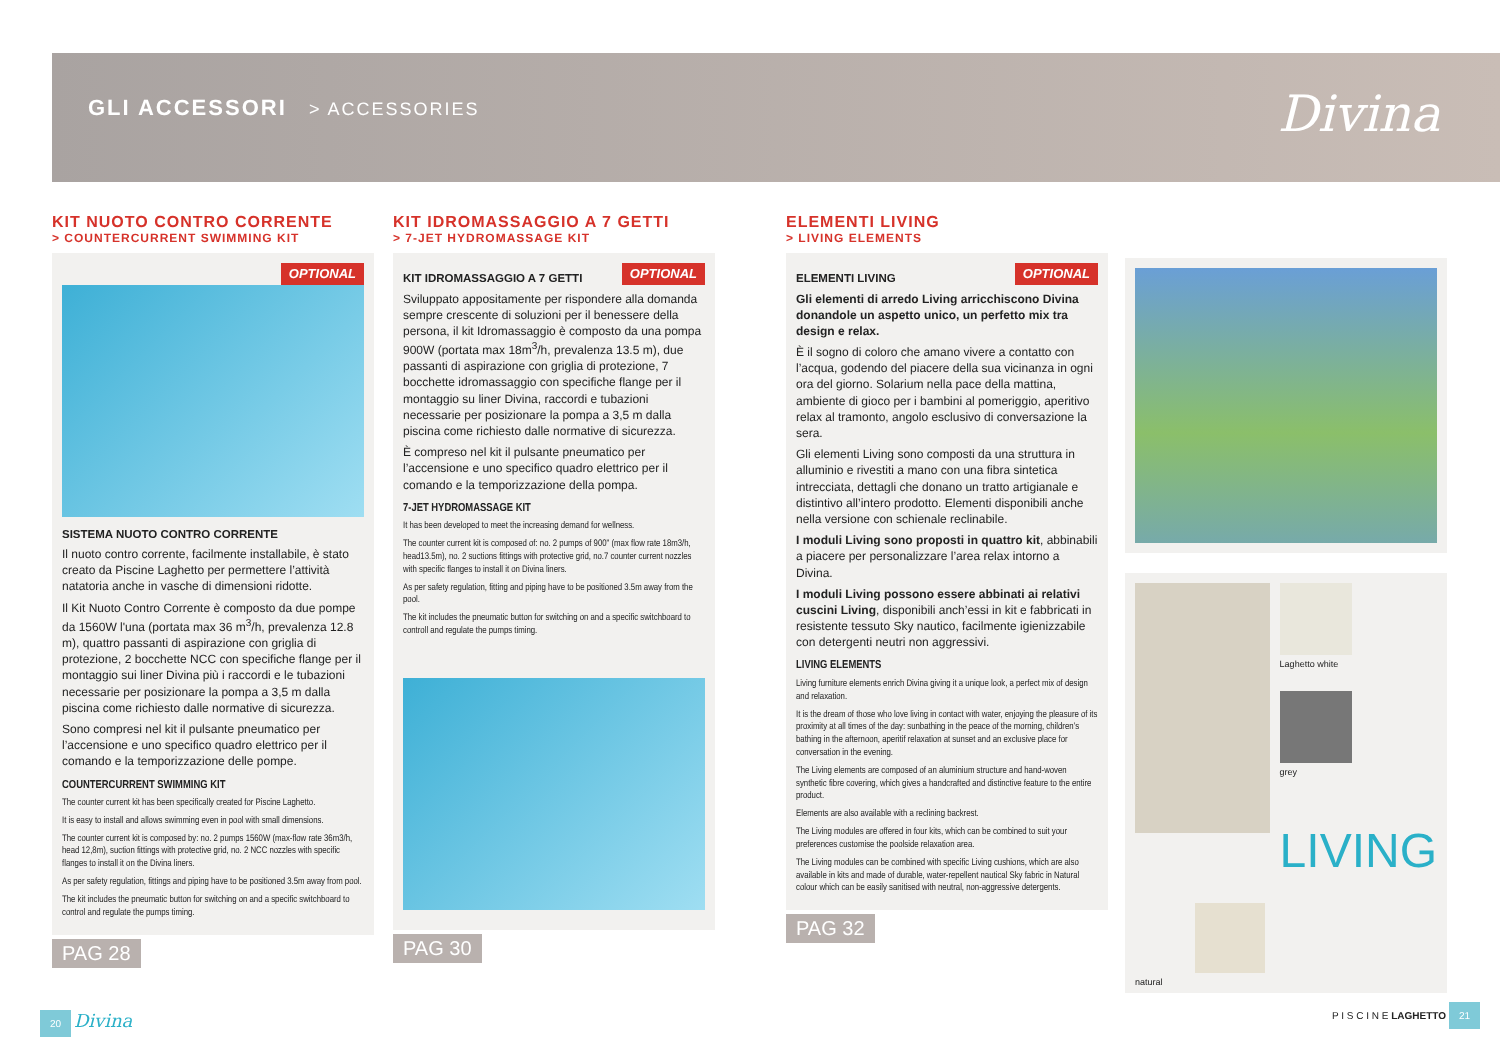GLI ACCESSORI > ACCESSORIES Divina
KIT NUOTO CONTRO CORRENTE
> COUNTERCURRENT SWIMMING KIT
OPTIONAL
SISTEMA NUOTO CONTRO CORRENTE
Il nuoto contro corrente, facilmente installabile, è stato creato da Piscine Laghetto per permettere l’attività natatoria anche in vasche di dimensioni ridotte.
Il Kit Nuoto Contro Corrente è composto da due pompe da 1560W l'una (portata max 36 m<sup>3</sup>/h, prevalenza 12.8 m), quattro passanti di aspirazione con griglia di protezione, 2 bocchette NCC con specifiche flange per il montaggio sui liner Divina più i raccordi e le tubazioni necessarie per posizionare la pompa a 3,5 m dalla piscina come richiesto dalle normative di sicurezza.
Sono compresi nel kit il pulsante pneumatico per l’accensione e uno specifico quadro elettrico per il comando e la temporizzazione delle pompe.
COUNTERCURRENT SWIMMING KIT
The counter current kit has been specifically created for Piscine Laghetto.
It is easy to install and allows swimming even in pool with small dimensions.
The counter current kit is composed by: no. 2 pumps 1560W (max-flow rate 36m3/h, head 12,8m), suction fittings with protective grid, no. 2 NCC nozzles with specific flanges to install it on the Divina liners.
As per safety regulation, fittings and piping have to be positioned 3.5m away from pool.
The kit includes the pneumatic button for switching on and a specific switchboard to control and regulate the pumps timing.
PAG 28
KIT IDROMASSAGGIO A 7 GETTI
> 7-JET HYDROMASSAGE KIT
OPTIONAL
KIT IDROMASSAGGIO A 7 GETTI
Sviluppato appositamente per rispondere alla domanda sempre crescente di soluzioni per il benessere della persona, il kit Idromassaggio è composto da una pompa 900W (portata max 18m<sup>3</sup>/h, prevalenza 13.5 m), due passanti di aspirazione con griglia di protezione, 7 bocchette idromassaggio con specifiche flange per il montaggio su liner Divina, raccordi e tubazioni necessarie per posizionare la pompa a 3,5 m dalla piscina come richiesto dalle normative di sicurezza.
È compreso nel kit il pulsante pneumatico per l’accensione e uno specifico quadro elettrico per il comando e la temporizzazione della pompa.
7-JET HYDROMASSAGE KIT
It has been developed to meet the increasing demand for wellness.
The counter current kit is composed of: no. 2 pumps of 900" (max flow rate 18m3/h, head13.5m), no. 2 suctions fittings with protective grid, no.7 counter current nozzles with specific flanges to install it on Divina liners.
As per safety regulation, fitting and piping have to be positioned 3.5m away from the pool.
The kit includes the pneumatic button for switching on and a specific switchboard to controll and regulate the pumps timing.
PAG 30
ELEMENTI LIVING
> LIVING ELEMENTS
OPTIONAL
ELEMENTI LIVING
Gli elementi di arredo Living arricchiscono Divina donandole un aspetto unico, un perfetto mix tra design e relax.
È il sogno di coloro che amano vivere a contatto con l’acqua, godendo del piacere della sua vicinanza in ogni ora del giorno. Solarium nella pace della mattina, ambiente di gioco per i bambini al pomeriggio, aperitivo relax al tramonto, angolo esclusivo di conversazione la sera.
Gli elementi Living sono composti da una struttura in alluminio e rivestiti a mano con una fibra sintetica intrecciata, dettagli che donano un tratto artigianale e distintivo all’intero prodotto. Elementi disponibili anche nella versione con schienale reclinabile.
I moduli Living sono proposti in quattro kit, abbinabili a piacere per personalizzare l’area relax intorno a Divina.
I moduli Living possono essere abbinati ai relativi cuscini Living, disponibili anch’essi in kit e fabbricati in resistente tessuto Sky nautico, facilmente igienizzabile con detergenti neutri non aggressivi.
LIVING ELEMENTS
Living furniture elements enrich Divina giving it a unique look, a perfect mix of design and relaxation.
It is the dream of those who love living in contact with water, enjoying the pleasure of its proximity at all times of the day: sunbathing in the peace of the morning, children’s bathing in the afternoon, aperitif relaxation at sunset and an exclusive place for conversation in the evening.
The Living elements are composed of an aluminium structure and hand-woven synthetic fibre covering, which gives a handcrafted and distinctive feature to the entire product.
Elements are also available with a reclining backrest.
The Living modules are offered in four kits, which can be combined to suit your preferences customise the poolside relaxation area.
The Living modules can be combined with specific Living cushions, which are also available in kits and made of durable, water-repellent nautical Sky fabric in Natural colour which can be easily sanitised with neutral, non-aggressive detergents.
PAG 32
natural Laghetto white
grey
LIVING
20 Divina P I S C I N E LAGHETTO 21